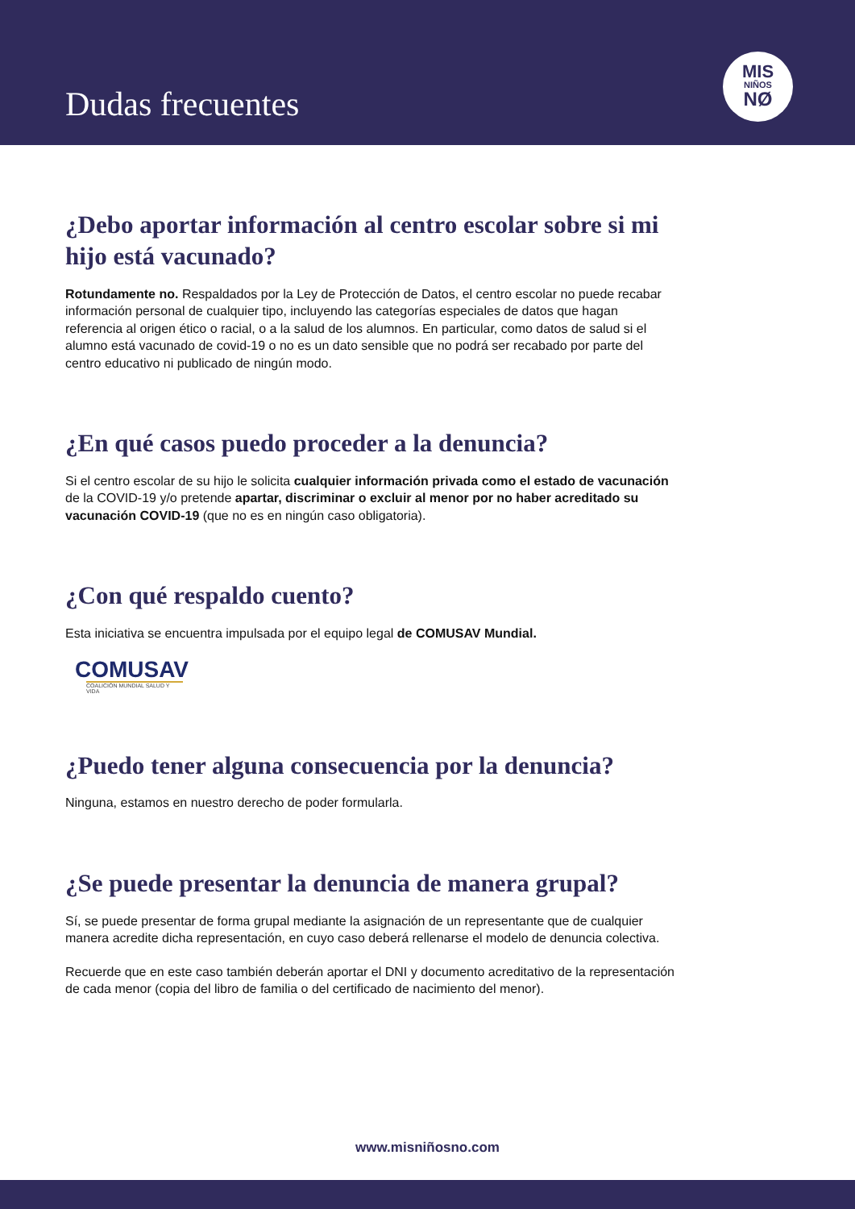Dudas frecuentes
MIS
NIÑOS
NØ
¿Debo aportar información al centro escolar sobre si mi hijo está vacunado?
Rotundamente no. Respaldados por la Ley de Protección de Datos, el centro escolar no puede recabar información personal de cualquier tipo, incluyendo las categorías especiales de datos que hagan referencia al origen ético o racial, o a la salud de los alumnos. En particular, como datos de salud si el alumno está vacunado de covid-19 o no es un dato sensible que no podrá ser recabado por parte del centro educativo ni publicado de ningún modo.
¿En qué casos puedo proceder a la denuncia?
Si el centro escolar de su hijo le solicita cualquier información privada como el estado de vacunación de la COVID-19 y/o pretende apartar, discriminar o excluir al menor por no haber acreditado su vacunación COVID-19 (que no es en ningún caso obligatoria).
¿Con qué respaldo cuento?
Esta iniciativa se encuentra impulsada por el equipo legal de COMUSAV Mundial.
COMUSAV
COALICIÓN MUNDIAL SALUD Y VIDA
¿Puedo tener alguna consecuencia por la denuncia?
Ninguna, estamos en nuestro derecho de poder formularla.
¿Se puede presentar la denuncia de manera grupal?
Sí, se puede presentar de forma grupal mediante la asignación de un representante que de cualquier manera acredite dicha representación, en cuyo caso deberá rellenarse el modelo de denuncia colectiva.
Recuerde que en este caso también deberán aportar el DNI y documento acreditativo de la representación de cada menor (copia del libro de familia o del certificado de nacimiento del menor).
www.misniñosno.com